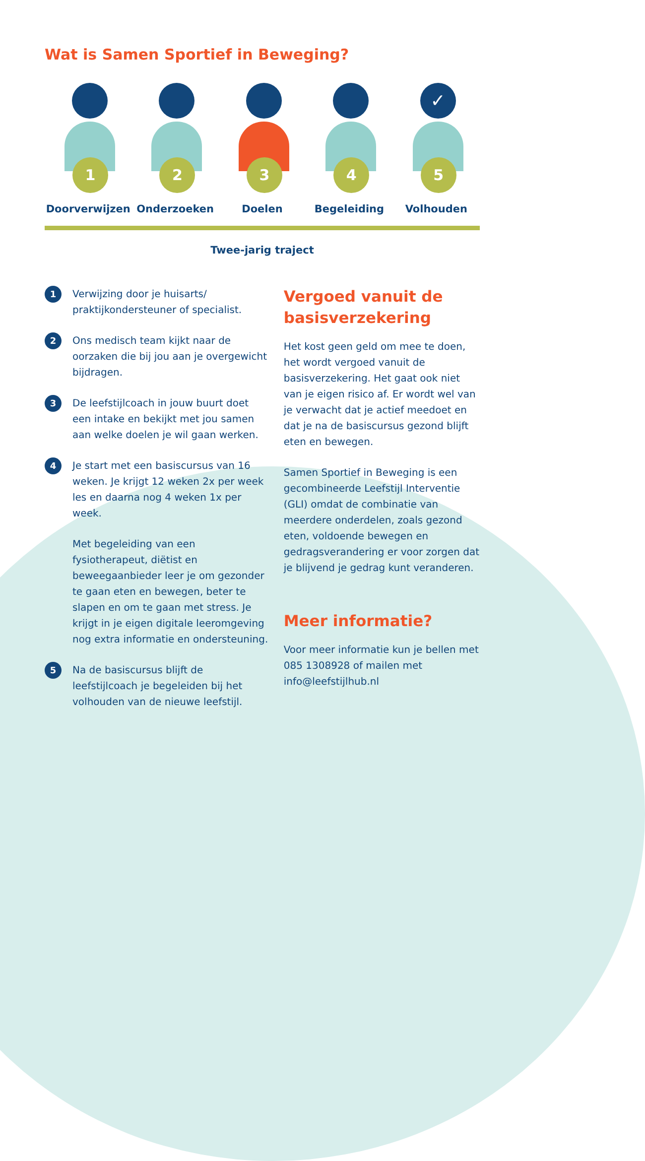Wat is Samen Sportief in Beweging?
1
Doorverwijzen
2
Onderzoeken
3
Doelen
4
Begeleiding
✓
5
Volhouden
Twee-jarig traject
1
Verwijzing door je huisarts/ praktijkondersteuner of specialist.
2
Ons medisch team kijkt naar de oorzaken die bij jou aan je overgewicht bijdragen.
3
De leefstijlcoach in jouw buurt doet een intake en bekijkt met jou samen aan welke doelen je wil gaan werken.
4
Je start met een basiscursus van 16 weken. Je krijgt 12 weken 2x per week les en daarna nog 4 weken 1x per week.
Met begeleiding van een fysiotherapeut, diëtist en beweegaanbieder leer je om gezonder te gaan eten en bewegen, beter te slapen en om te gaan met stress. Je krijgt in je eigen digitale leeromgeving nog extra informatie en ondersteuning.
5
Na de basiscursus blijft de leefstijlcoach je begeleiden bij het volhouden van de nieuwe leefstijl.
Vergoed vanuit de basisverzekering
Het kost geen geld om mee te doen, het wordt vergoed vanuit de basisverzekering. Het gaat ook niet van je eigen risico af. Er wordt wel van je verwacht dat je actief meedoet en dat je na de basiscursus gezond blijft eten en bewegen.
Samen Sportief in Beweging is een gecombineerde Leefstijl Interventie (GLI) omdat de combinatie van meerdere onderdelen, zoals gezond eten, voldoende bewegen en gedragsverandering er voor zorgen dat je blijvend je gedrag kunt veranderen.
Meer informatie?
Voor meer informatie kun je bellen met 085 1308928 of mailen met info@leefstijlhub.nl